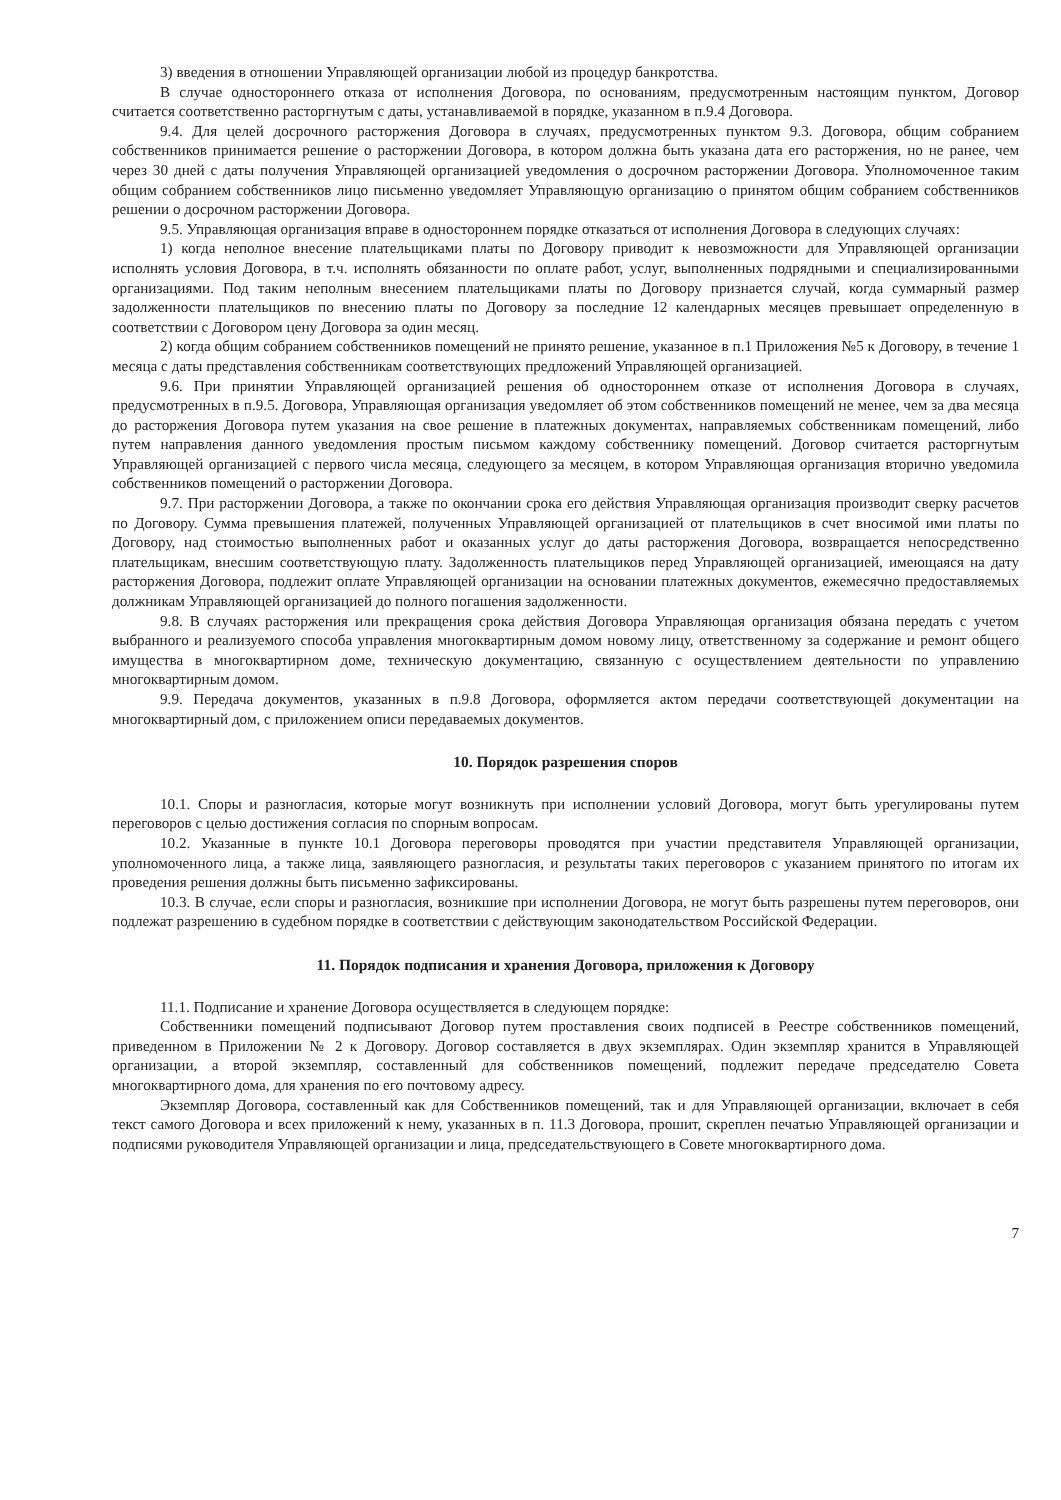3) введения в отношении Управляющей организации любой из процедур банкротства.
В случае одностороннего отказа от исполнения Договора, по основаниям, предусмотренным настоящим пунктом, Договор считается соответственно расторгнутым с даты, устанавливаемой в порядке, указанном в п.9.4 Договора.
9.4. Для целей досрочного расторжения Договора в случаях, предусмотренных пунктом 9.3. Договора, общим собранием собственников принимается решение о расторжении Договора, в котором должна быть указана дата его расторжения, но не ранее, чем через 30 дней с даты получения Управляющей организацией уведомления о досрочном расторжении Договора. Уполномоченное таким общим собранием собственников лицо письменно уведомляет Управляющую организацию о принятом общим собранием собственников решении о досрочном расторжении Договора.
9.5. Управляющая организация вправе в одностороннем порядке отказаться от исполнения Договора в следующих случаях:
1) когда неполное внесение плательщиками платы по Договору приводит к невозможности для Управляющей организации исполнять условия Договора, в т.ч. исполнять обязанности по оплате работ, услуг, выполненных подрядными и специализированными организациями. Под таким неполным внесением плательщиками платы по Договору признается случай, когда суммарный размер задолженности плательщиков по внесению платы по Договору за последние 12 календарных месяцев превышает определенную в соответствии с Договором цену Договора за один месяц.
2) когда общим собранием собственников помещений не принято решение, указанное в п.1 Приложения №5 к Договору, в течение 1 месяца с даты представления собственникам соответствующих предложений Управляющей организацией.
9.6. При принятии Управляющей организацией решения об одностороннем отказе от исполнения Договора в случаях, предусмотренных в п.9.5. Договора, Управляющая организация уведомляет об этом собственников помещений не менее, чем за два месяца до расторжения Договора путем указания на свое решение в платежных документах, направляемых собственникам помещений, либо путем направления данного уведомления простым письмом каждому собственнику помещений. Договор считается расторгнутым Управляющей организацией с первого числа месяца, следующего за месяцем, в котором Управляющая организация вторично уведомила собственников помещений о расторжении Договора.
9.7. При расторжении Договора, а также по окончании срока его действия Управляющая организация производит сверку расчетов по Договору. Сумма превышения платежей, полученных Управляющей организацией от плательщиков в счет вносимой ими платы по Договору, над стоимостью выполненных работ и оказанных услуг до даты расторжения Договора, возвращается непосредственно плательщикам, внесшим соответствующую плату. Задолженность плательщиков перед Управляющей организацией, имеющаяся на дату расторжения Договора, подлежит оплате Управляющей организации на основании платежных документов, ежемесячно предоставляемых должникам Управляющей организацией до полного погашения задолженности.
9.8. В случаях расторжения или прекращения срока действия Договора Управляющая организация обязана передать с учетом выбранного и реализуемого способа управления многоквартирным домом новому лицу, ответственному за содержание и ремонт общего имущества в многоквартирном доме, техническую документацию, связанную с осуществлением деятельности по управлению многоквартирным домом.
9.9. Передача документов, указанных в п.9.8 Договора, оформляется актом передачи соответствующей документации на многоквартирный дом, с приложением описи передаваемых документов.
10. Порядок разрешения споров
10.1. Споры и разногласия, которые могут возникнуть при исполнении условий Договора, могут быть урегулированы путем переговоров с целью достижения согласия по спорным вопросам.
10.2. Указанные в пункте 10.1 Договора переговоры проводятся при участии представителя Управляющей организации, уполномоченного лица, а также лица, заявляющего разногласия, и результаты таких переговоров с указанием принятого по итогам их проведения решения должны быть письменно зафиксированы.
10.3. В случае, если споры и разногласия, возникшие при исполнении Договора, не могут быть разрешены путем переговоров, они подлежат разрешению в судебном порядке в соответствии с действующим законодательством Российской Федерации.
11. Порядок подписания и хранения Договора, приложения к Договору
11.1. Подписание и хранение Договора осуществляется в следующем порядке:
Собственники помещений подписывают Договор путем проставления своих подписей в Реестре собственников помещений, приведенном в Приложении № 2 к Договору. Договор составляется в двух экземплярах. Один экземпляр хранится в Управляющей организации, а второй экземпляр, составленный для собственников помещений, подлежит передаче председателю Совета многоквартирного дома, для хранения по его почтовому адресу.
Экземпляр Договора, составленный как для Собственников помещений, так и для Управляющей организации, включает в себя текст самого Договора и всех приложений к нему, указанных в п. 11.3 Договора, прошит, скреплен печатью Управляющей организации и подписями руководителя Управляющей организации и лица, председательствующего в Совете многоквартирного дома.
7